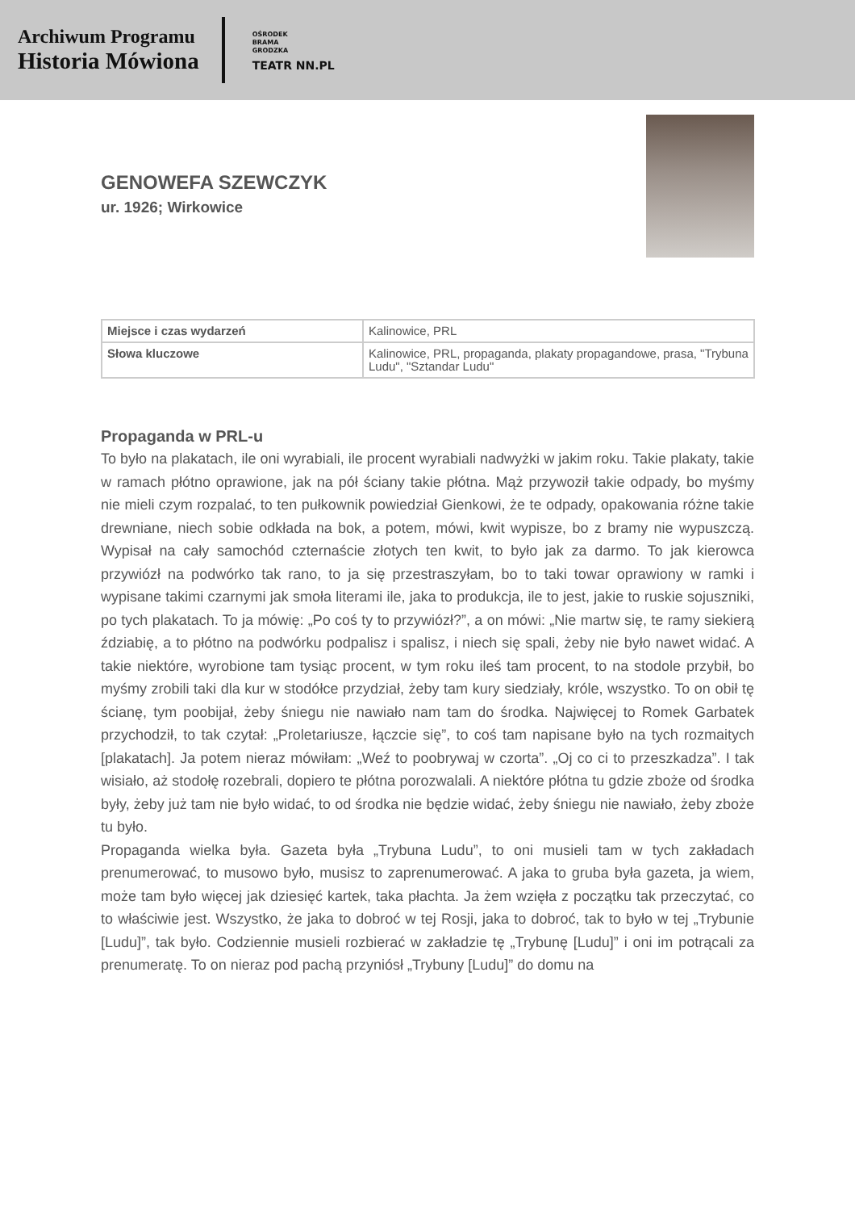Archiwum Programu
Historia Mówiona
OŚRODEK
BRAMA
GRODZKA
TEATR NN.PL
GENOWEFA SZEWCZYK
ur. 1926; Wirkowice
| Miejsce i czas wydarzeń | Kalinowice, PRL |
| Słowa kluczowe | Kalinowice, PRL, propaganda, plakaty propagandowe, prasa, "Trybuna Ludu", "Sztandar Ludu" |
Propaganda w PRL-u
To było na plakatach, ile oni wyrabiali, ile procent wyrabiali nadwyżki w jakim roku. Takie plakaty, takie w ramach płótno oprawione, jak na pół ściany takie płótna. Mąż przywoził takie odpady, bo myśmy nie mieli czym rozpalać, to ten pułkownik powiedział Gienkowi, że te odpady, opakowania różne takie drewniane, niech sobie odkłada na bok, a potem, mówi, kwit wypisze, bo z bramy nie wypuszczą. Wypisał na cały samochód czternaście złotych ten kwit, to było jak za darmo. To jak kierowca przywiózł na podwórko tak rano, to ja się przestraszyłam, bo to taki towar oprawiony w ramki i wypisane takimi czarnymi jak smoła literami ile, jaka to produkcja, ile to jest, jakie to ruskie sojuszniki, po tych plakatach. To ja mówię: „Po coś ty to przywiózł?”, a on mówi: „Nie martw się, te ramy siekierą ździabię, a to płótno na podwórku podpalisz i spalisz, i niech się spali, żeby nie było nawet widać. A takie niektóre, wyrobione tam tysiąc procent, w tym roku ileś tam procent, to na stodole przybił, bo myśmy zrobili taki dla kur w stodółce przydział, żeby tam kury siedziały, króle, wszystko. To on obił tę ścianę, tym poobijał, żeby śniegu nie nawiało nam tam do środka. Najwięcej to Romek Garbatek przychodził, to tak czytał: „Proletariusze, łączcie się”, to coś tam napisane było na tych rozmaitych [plakatach]. Ja potem nieraz mówiłam: „Weź to poobrywaj w czorta”. „Oj co ci to przeszkadza”. I tak wisiało, aż stodołę rozebrali, dopiero te płótna porozwalali. A niektóre płótna tu gdzie zboże od środka były, żeby już tam nie było widać, to od środka nie będzie widać, żeby śniegu nie nawiało, żeby zboże tu było.
Propaganda wielka była. Gazeta była „Trybuna Ludu”, to oni musieli tam w tych zakładach prenumerować, to musowo było, musisz to zaprenumerować. A jaka to gruba była gazeta, ja wiem, może tam było więcej jak dziesięć kartek, taka płachta. Ja żem wzięła z początku tak przeczytać, co to właściwie jest. Wszystko, że jaka to dobroć w tej Rosji, jaka to dobroć, tak to było w tej „Trybunie [Ludu]”, tak było. Codziennie musieli rozbierać w zakładzie tę „Trybunę [Ludu]” i oni im potrącali za prenumeratę. To on nieraz pod pachą przyniósł „Trybuny [Ludu]” do domu na